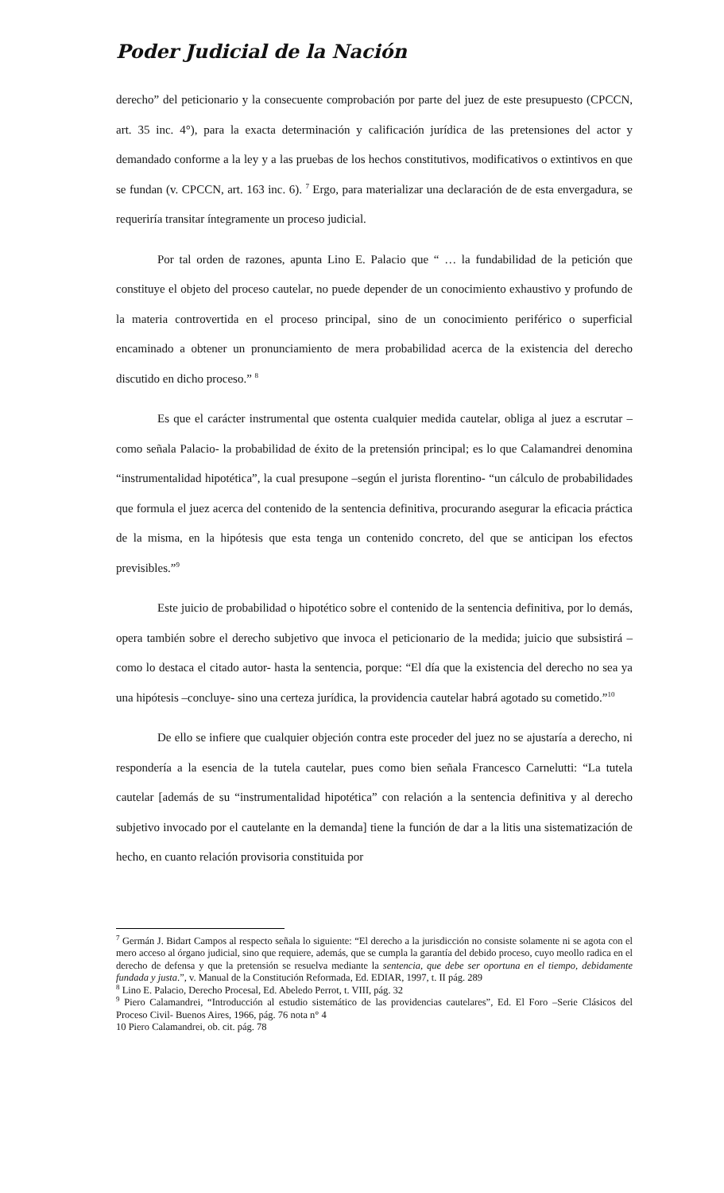Poder Judicial de la Nación
derecho” del peticionario y la consecuente comprobación por parte del juez de este presupuesto (CPCCN, art. 35 inc. 4°), para la exacta determinación y calificación jurídica de las pretensiones del actor y demandado conforme a la ley y a las pruebas de los hechos constitutivos, modificativos o extintivos en que se fundan (v. CPCCN, art. 163 inc. 6). <sup>7</sup> Ergo, para materializar una declaración de de esta envergadura, se requeriría transitar íntegramente un proceso judicial.
Por tal orden de razones, apunta Lino E. Palacio que “ … la fundabilidad de la petición que constituye el objeto del proceso cautelar, no puede depender de un conocimiento exhaustivo y profundo de la materia controvertida en el proceso principal, sino de un conocimiento periférico o superficial encaminado a obtener un pronunciamiento de mera probabilidad acerca de la existencia del derecho discutido en dicho proceso.” <sup>8</sup>
Es que el carácter instrumental que ostenta cualquier medida cautelar, obliga al juez a escrutar –como señala Palacio- la probabilidad de éxito de la pretensión principal; es lo que Calamandrei denomina “instrumentalidad hipotética”, la cual presupone –según el jurista florentino- “un cálculo de probabilidades que formula el juez acerca del contenido de la sentencia definitiva, procurando asegurar la eficacia práctica de la misma, en la hipótesis que esta tenga un contenido concreto, del que se anticipan los efectos previsibles.”<sup>9</sup>
Este juicio de probabilidad o hipotético sobre el contenido de la sentencia definitiva, por lo demás, opera también sobre el derecho subjetivo que invoca el peticionario de la medida; juicio que subsistirá –como lo destaca el citado autor- hasta la sentencia, porque: “El día que la existencia del derecho no sea ya una hipótesis –concluye- sino una certeza jurídica, la providencia cautelar habrá agotado su cometido.”<sup>10</sup>
De ello se infiere que cualquier objeción contra este proceder del juez no se ajustaría a derecho, ni respondería a la esencia de la tutela cautelar, pues como bien señala Francesco Carnelutti: “La tutela cautelar [además de su “instrumentalidad hipotética” con relación a la sentencia definitiva y al derecho subjetivo invocado por el cautelante en la demanda] tiene la función de dar a la litis una sistematización de hecho, en cuanto relación provisoria constituida por
<sup>7</sup> Germán J. Bidart Campos al respecto señala lo siguiente: “El derecho a la jurisdicción no consiste solamente ni se agota con el mero acceso al órgano judicial, sino que requiere, además, que se cumpla la garantía del debido proceso, cuyo meollo radica en el derecho de defensa y que la pretensión se resuelva mediante la sentencia, que debe ser oportuna en el tiempo, debidamente fundada y justa.”, v. Manual de la Constitución Reformada, Ed. EDIAR, 1997, t. II pág. 289
<sup>8</sup> Lino E. Palacio, Derecho Procesal, Ed. Abeledo Perrot, t. VIII, pág. 32
<sup>9</sup> Piero Calamandrei, “Introducción al estudio sistemático de las providencias cautelares”, Ed. El Foro –Serie Clásicos del Proceso Civil- Buenos Aires, 1966, pág. 76 nota n° 4
10 Piero Calamandrei, ob. cit. pág. 78